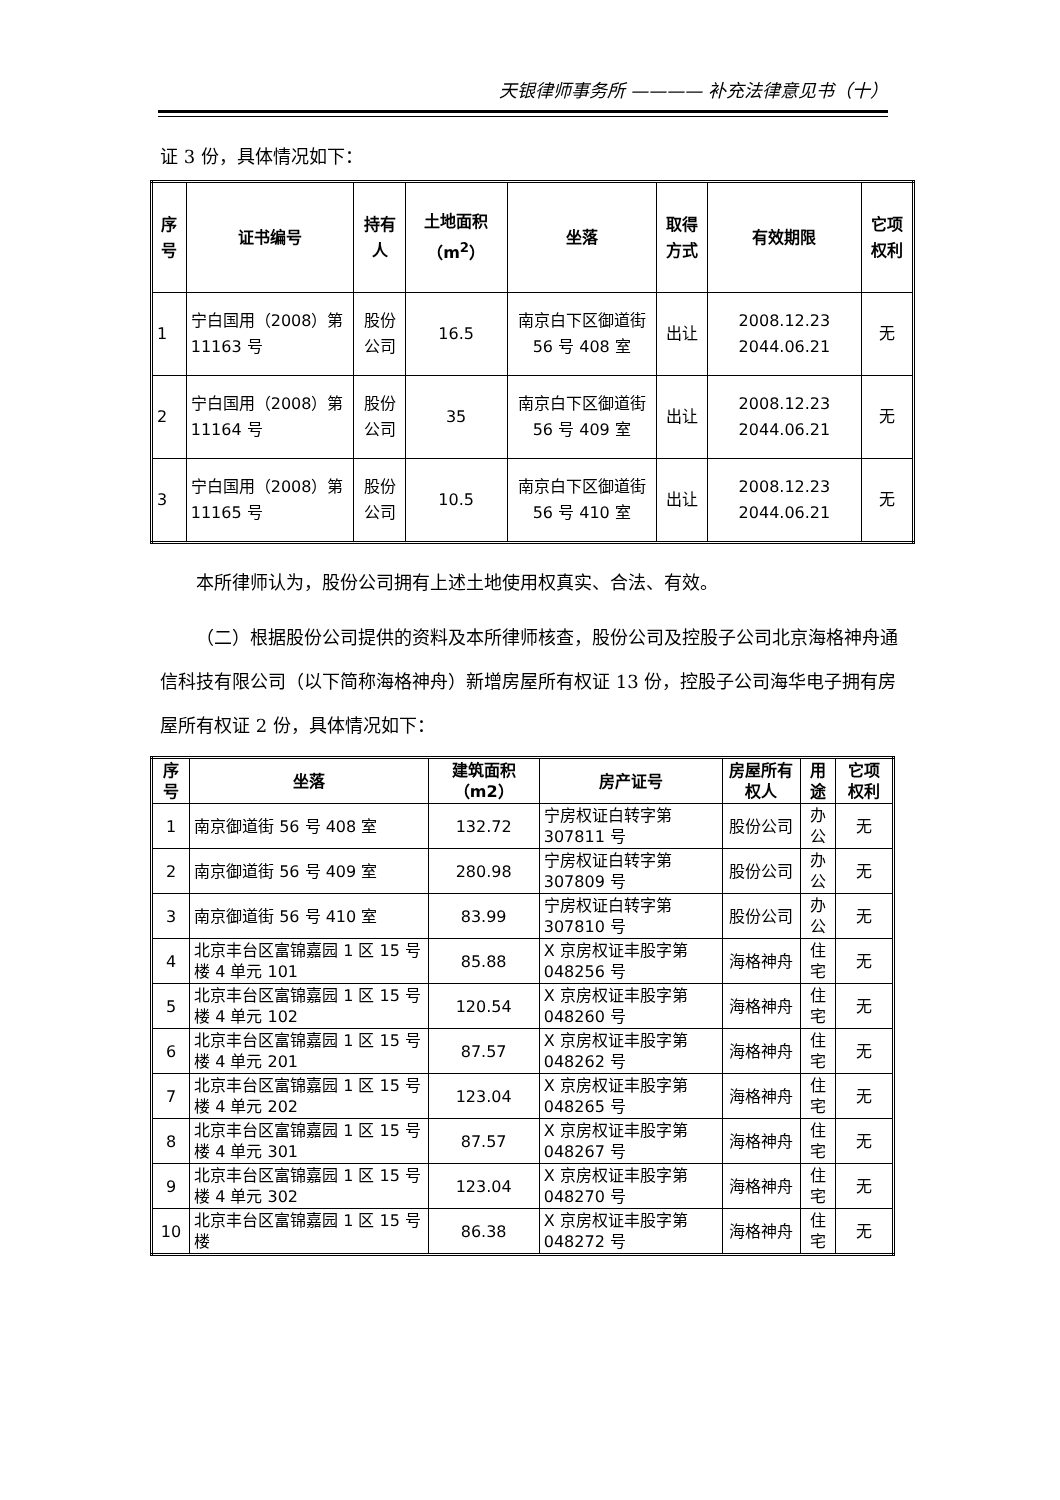天银律师事务所 ———— 补充法律意见书（十）
证 3 份，具体情况如下：
| 序号 | 证书编号 | 持有人 | 土地面积（m<sup>2</sup>） | 坐落 | 取得方式 | 有效期限 | 它项权利 |
| --- | --- | --- | --- | --- | --- | --- | --- |
| 1 | 宁白国用（2008）第 11163 号 | 股份公司 | 16.5 | 南京白下区御道街 56 号 408 室 | 出让 | 2008.12.23 2044.06.21 | 无 |
| 2 | 宁白国用（2008）第 11164 号 | 股份公司 | 35 | 南京白下区御道街 56 号 409 室 | 出让 | 2008.12.23 2044.06.21 | 无 |
| 3 | 宁白国用（2008）第 11165 号 | 股份公司 | 10.5 | 南京白下区御道街 56 号 410 室 | 出让 | 2008.12.23 2044.06.21 | 无 |
本所律师认为，股份公司拥有上述土地使用权真实、合法、有效。
（二）根据股份公司提供的资料及本所律师核查，股份公司及控股子公司北京海格神舟通信科技有限公司（以下简称海格神舟）新增房屋所有权证 13 份，控股子公司海华电子拥有房屋所有权证 2 份，具体情况如下：
| 序号 | 坐落 | 建筑面积（m2） | 房产证号 | 房屋所有权人 | 用途 | 它项权利 |
| --- | --- | --- | --- | --- | --- | --- |
| 1 | 南京御道街 56 号 408 室 | 132.72 | 宁房权证白转字第 307811 号 | 股份公司 | 办公 | 无 |
| 2 | 南京御道街 56 号 409 室 | 280.98 | 宁房权证白转字第 307809 号 | 股份公司 | 办公 | 无 |
| 3 | 南京御道街 56 号 410 室 | 83.99 | 宁房权证白转字第 307810 号 | 股份公司 | 办公 | 无 |
| 4 | 北京丰台区富锦嘉园 1 区 15 号楼 4 单元 101 | 85.88 | X 京房权证丰股字第 048256 号 | 海格神舟 | 住宅 | 无 |
| 5 | 北京丰台区富锦嘉园 1 区 15 号楼 4 单元 102 | 120.54 | X 京房权证丰股字第 048260 号 | 海格神舟 | 住宅 | 无 |
| 6 | 北京丰台区富锦嘉园 1 区 15 号楼 4 单元 201 | 87.57 | X 京房权证丰股字第 048262 号 | 海格神舟 | 住宅 | 无 |
| 7 | 北京丰台区富锦嘉园 1 区 15 号楼 4 单元 202 | 123.04 | X 京房权证丰股字第 048265 号 | 海格神舟 | 住宅 | 无 |
| 8 | 北京丰台区富锦嘉园 1 区 15 号楼 4 单元 301 | 87.57 | X 京房权证丰股字第 048267 号 | 海格神舟 | 住宅 | 无 |
| 9 | 北京丰台区富锦嘉园 1 区 15 号楼 4 单元 302 | 123.04 | X 京房权证丰股字第 048270 号 | 海格神舟 | 住宅 | 无 |
| 10 | 北京丰台区富锦嘉园 1 区 15 号楼 | 86.38 | X 京房权证丰股字第 048272 号 | 海格神舟 | 住宅 | 无 |